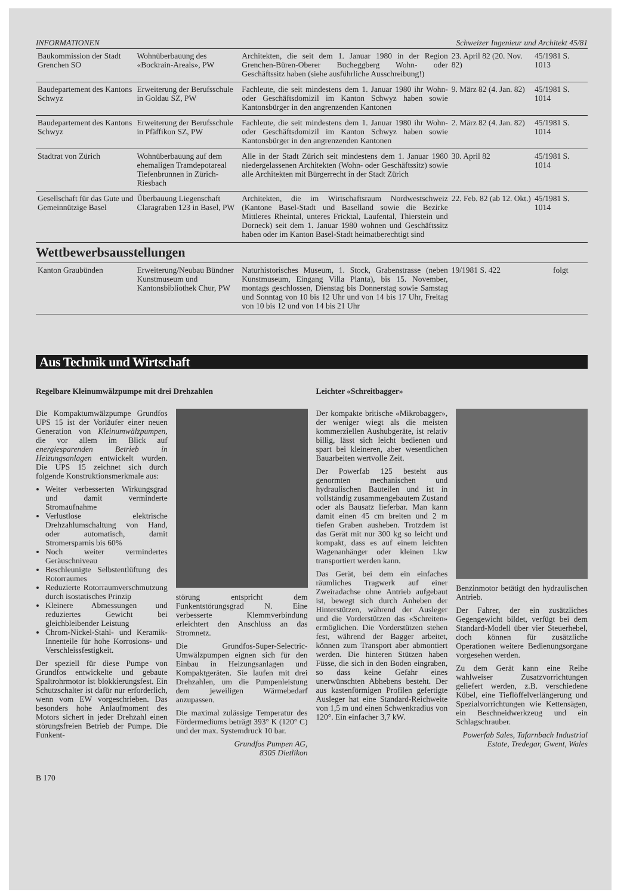INFORMATIONEN Schweizer Ingenieur und Architekt 45/81
| Baukommission der Stadt Grenchen SO | Wohnüberbauung des «Bockrain-Areals», PW | Architekten, die seit dem 1. Januar 1980 in der Region Grenchen-Büren-Oberer Bucheggberg Wohn- oder Geschäftssitz haben (siehe ausführliche Ausschreibung!) | 23. April 82 (20. Nov. 82) | 45/1981 S. 1013 |
| Baudepartement des Kantons Schwyz | Erweiterung der Berufsschule in Goldau SZ, PW | Fachleute, die seit mindestens dem 1. Januar 1980 ihr Wohn- oder Geschäftsdomizil im Kanton Schwyz haben sowie Kantonsbürger in den angrenzenden Kantonen | 9. März 82 (4. Jan. 82) | 45/1981 S. 1014 |
| Baudepartement des Kantons Schwyz | Erweiterung der Berufsschule in Pfäffikon SZ, PW | Fachleute, die seit mindestens dem 1. Januar 1980 ihr Wohn- oder Geschäftsdomizil im Kanton Schwyz haben sowie Kantonsbürger in den angrenzenden Kantonen | 2. März 82 (4. Jan. 82) | 45/1981 S. 1014 |
| Stadtrat von Zürich | Wohnüberbauung auf dem ehemaligen Tramdepotareal Tiefenbrunnen in Zürich-Riesbach | Alle in der Stadt Zürich seit mindestens dem 1. Januar 1980 niedergelassenen Architekten (Wohn- oder Geschäftssitz) sowie alle Architekten mit Bürgerrecht in der Stadt Zürich | 30. April 82 | 45/1981 S. 1014 |
| Gesellschaft für das Gute und Gemeinnützige Basel | Überbauung Liegenschaft Claragraben 123 in Basel, PW | Architekten, die im Wirtschaftsraum Nordwestschweiz (Kantone Basel-Stadt und Baselland sowie die Bezirke Mittleres Rheintal, unteres Fricktal, Laufental, Thierstein und Dorneck) seit dem 1. Januar 1980 wohnen und Geschäftssitz haben oder im Kanton Basel-Stadt heimatberechtigt sind | 22. Feb. 82 (ab 12. Okt.) | 45/1981 S. 1014 |
Wettbewerbsausstellungen
| Kanton Graubünden | Erweiterung/Neubau Bündner Kunstmuseum und Kantonsbibliothek Chur, PW | Naturhistorisches Museum, 1. Stock, Grabenstrasse (neben Kunstmuseum, Eingang Villa Planta), bis 15. November, montags geschlossen, Dienstag bis Donnerstag sowie Samstag und Sonntag von 10 bis 12 Uhr und von 14 bis 17 Uhr, Freitag von 10 bis 12 und von 14 bis 21 Uhr | 19/1981 S. 422 | folgt |
Aus Technik und Wirtschaft
Regelbare Kleinumwälzpumpe mit drei Drehzahlen
Die Kompaktumwälzpumpe Grundfos UPS 15 ist der Vorläufer einer neuen Generation von Kleinumwälzpumpen, die vor allem im Blick auf energiesparenden Betrieb in Heizungsanlagen entwickelt wurden. Die UPS 15 zeichnet sich durch folgende Konstruktionsmerkmale aus:
Weiter verbesserten Wirkungsgrad und damit verminderte Stromaufnahme
Verlustlose elektrische Drehzahlumschaltung von Hand, oder automatisch, damit Stromersparnis bis 60%
Noch weiter vermindertes Geräuschniveau
Beschleunigte Selbstentlüftung des Rotorraumes
Reduzierte Rotorraumverschmutzung durch isostatisches Prinzip
Kleinere Abmessungen und reduziertes Gewicht bei gleichbleibender Leistung
Chrom-Nickel-Stahl- und Keramik-Innenteile für hohe Korrosions- und Verschleissfestigkeit.
Der speziell für diese Pumpe von Grundfos entwickelte und gebaute Spaltrohrmotor ist blokkierungsfest. Ein Schutzschalter ist dafür nur erforderlich, wenn vom EW vorgeschrieben. Das besonders hohe Anlaufmoment des Motors sichert in jeder Drehzahl einen störungsfreien Betrieb der Pumpe. Die Funkent-
störung entspricht dem Funkentstörungsgrad N. Eine verbesserte Klemmverbindung erleichtert den Anschluss an das Stromnetz.
Die Grundfos-Super-Selectric-Umwälzpumpen eignen sich für den Einbau in Heizungsanlagen und Kompaktgeräten. Sie laufen mit drei Drehzahlen, um die Pumpenleistung dem jeweiligen Wärmebedarf anzupassen.
Die maximal zulässige Temperatur des Fördermediums beträgt 393° K (120° C) und der max. Systemdruck 10 bar.
Grundfos Pumpen AG,
8305 Dietlikon
Leichter «Schreitbagger»
Der kompakte britische «Mikrobagger», der weniger wiegt als die meisten kommerziellen Aushubgeräte, ist relativ billig, lässt sich leicht bedienen und spart bei kleineren, aber wesentlichen Bauarbeiten wertvolle Zeit.
Der Powerfab 125 besteht aus genormten mechanischen und hydraulischen Bauteilen und ist in vollständig zusammengebautem Zustand oder als Bausatz lieferbar. Man kann damit einen 45 cm breiten und 2 m tiefen Graben ausheben. Trotzdem ist das Gerät mit nur 300 kg so leicht und kompakt, dass es auf einem leichten Wagenanhänger oder kleinen Lkw transportiert werden kann.
Das Gerät, bei dem ein einfaches räumliches Tragwerk auf einer Zweiradachse ohne Antrieb aufgebaut ist, bewegt sich durch Anheben der Hinterstützen, während der Ausleger und die Vorderstützen das «Schreiten» ermöglichen. Die Vorderstützen stehen fest, während der Bagger arbeitet, können zum Transport aber abmontiert werden. Die hinteren Stützen haben Füsse, die sich in den Boden eingraben, so dass keine Gefahr eines unerwünschten Abhebens besteht. Der aus kastenförmigen Profilen gefertigte Ausleger hat eine Standard-Reichweite von 1,5 m und einen Schwenkradius von 120°. Ein einfacher 3,7 kW.
Benzinmotor betätigt den hydraulischen Antrieb.
Der Fahrer, der ein zusätzliches Gegengewicht bildet, verfügt bei dem Standard-Modell über vier Steuerhebel, doch können für zusätzliche Operationen weitere Bedienungsorgane vorgesehen werden.
Zu dem Gerät kann eine Reihe wahlweiser Zusatzvorrichtungen geliefert werden, z.B. verschiedene Kübel, eine Tieflöffelverlängerung und Spezialvorrichtungen wie Kettensägen, ein Beschneidwerkzeug und ein Schlagschrauber.
Powerfab Sales, Tafarnbach Industrial Estate, Tredegar, Gwent, Wales
B 170